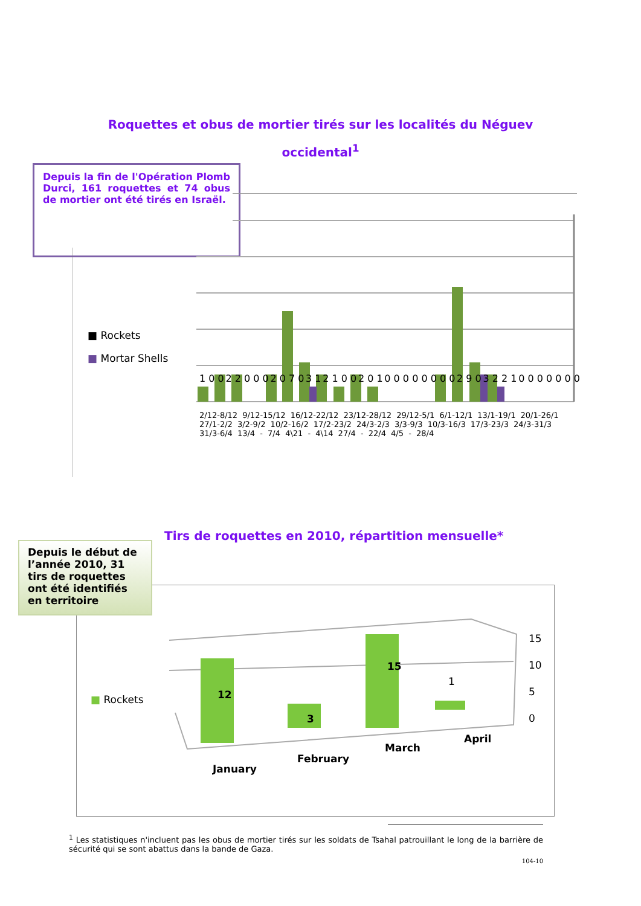Roquettes et obus de mortier tirés sur les localités du Néguev
occidental<sup>1</sup>
Depuis la fin de l'Opération Plomb Durci, 161 roquettes et 74 obus de mortier ont été tirés en Israël.
1 0 0 2 2 0 0 0 2 0 7 0 3 1 2 1 0 0 2 0 1 0 0 0 0 0 0 0 0 2 9 0 3 2 2 1 0 0 0 0 0 0 0
■ Rockets
■ Mortar Shells
2/12-8/12 9/12-15/12 16/12-22/12 23/12-28/12 29/12-5/1 6/1-12/1 13/1-19/1 20/1-26/1 27/1-2/2 3/2-9/2 10/2-16/2 17/2-23/2 24/3-2/3 3/3-9/3 10/3-16/3 17/3-23/3 24/3-31/3 31/3-6/4 13/4 - 7/4 4\21 - 4\14 27/4 - 22/4 4/5 - 28/4
Tirs de roquettes en 2010, répartition mensuelle*
Depuis le début de l’année 2010, 31 tirs de roquettes ont été identifiés en territoire
■ Rockets 12
3
15
1
15
10
5
0
January
February
March
April
<sup>1</sup> Les statistiques n'incluent pas les obus de mortier tirés sur les soldats de Tsahal patrouillant le long de la barrière de sécurité qui se sont abattus dans la bande de Gaza.
104-10